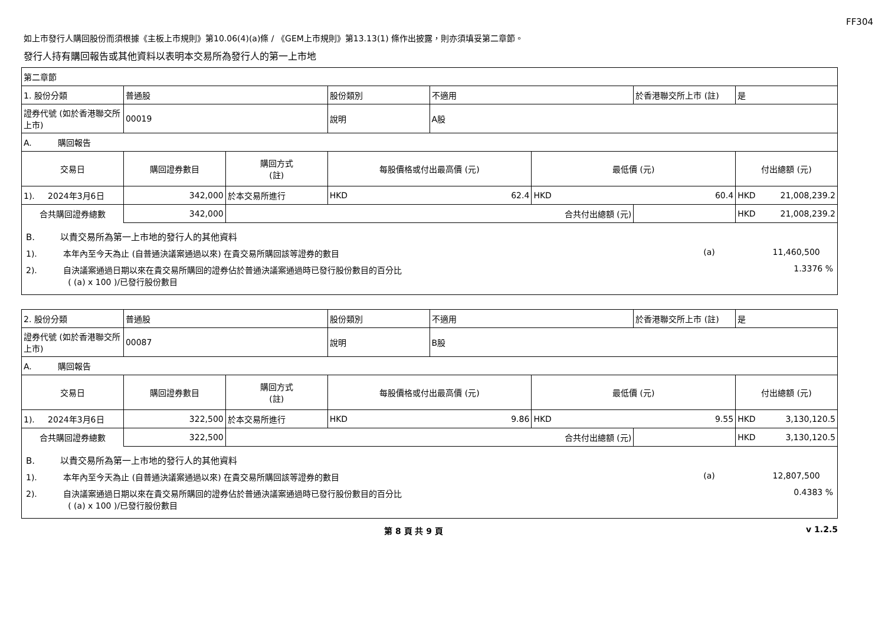FF304
如上市發行人購回股份而須根據《主板上市規則》第10.06(4)(a)條 / 《GEM上市規則》第13.13(1) 條作出披露，則亦須填妥第二章節。
發行人持有購回報告或其他資料以表明本交易所為發行人的第一上市地
| 第二章節 | | | | | | | |
| 1. 股份分類 | 普通股 | | 股份類別 | 不適用 | | 於香港聯交所上市 (註) | 是 |
| 證券代號 (如於香港聯交所上市) | 00019 | | 說明 | A股 | | | |
| A. 購回報告 | | | | | | | |
| 交易日 | 購回證券數目 | 購回方式 (註) | 每股價格或付出最高價 (元) | | 最低價 (元) | | 付出總額 (元) |
| 1). 2024年3月6日 | 342,000 | 於本交易所進行 | HKD 62.4 | | HKD 60.4 | | HKD 21,008,239.2 |
| 合共購回證券總數 | 342,000 | 合共付出總額 (元) | | | | | HKD 21,008,239.2 |
| B. 以貴交易所為第一上市地的發行人的其他資料 1). 本年內至今天為止 (自普通決議案通過以來) 在貴交易所購回該等證券的數目 (a) 11,460,500 2). 自決議案通過日期以來在貴交易所購回的證券佔於普通決議案通過時已發行股份數目的百分比 1.3376 % ( (a) x 100 )/已發行股份數目 | | | | | | | |
| 2. 股份分類 | 普通股 | | 股份類別 | 不適用 | | 於香港聯交所上市 (註) | 是 |
| 證券代號 (如於香港聯交所上市) | 00087 | | 說明 | B股 | | | |
| A. 購回報告 | | | | | | | |
| 交易日 | 購回證券數目 | 購回方式 (註) | 每股價格或付出最高價 (元) | | 最低價 (元) | | 付出總額 (元) |
| 1). 2024年3月6日 | 322,500 | 於本交易所進行 | HKD 9.86 | | HKD 9.55 | | HKD 3,130,120.5 |
| 合共購回證券總數 | 322,500 | 合共付出總額 (元) | | | | | HKD 3,130,120.5 |
| B. 以貴交易所為第一上市地的發行人的其他資料 1). 本年內至今天為止 (自普通決議案通過以來) 在貴交易所購回該等證券的數目 (a) 12,807,500 2). 自決議案通過日期以來在貴交易所購回的證券佔於普通決議案通過時已發行股份數目的百分比 0.4383 % ( (a) x 100 )/已發行股份數目 | | | | | | | |
第 8 頁 共 9 頁 v 1.2.5